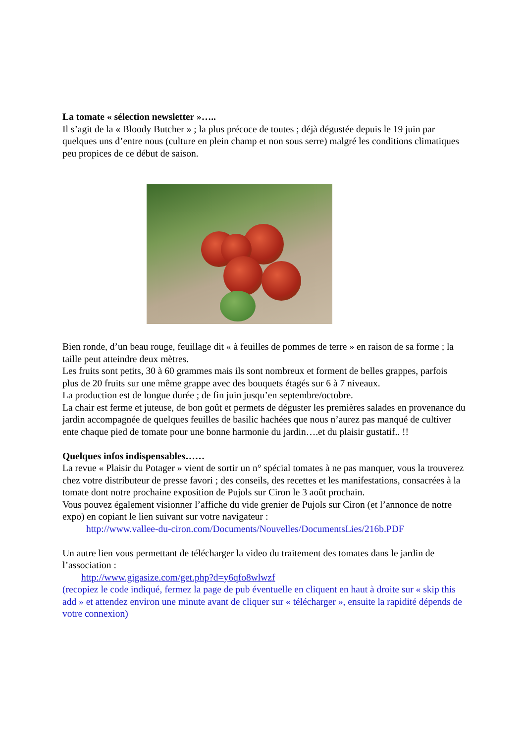La tomate « sélection newsletter »…..
Il s’agit de la « Bloody Butcher » ; la plus précoce de toutes ; déjà dégustée depuis le 19 juin par quelques uns d’entre nous (culture en plein champ et non sous serre) malgré les conditions climatiques peu propices de ce début de saison.
Bien ronde, d’un beau rouge, feuillage dit « à feuilles de pommes de terre » en raison de sa forme ; la taille peut atteindre deux mètres.
Les fruits sont petits, 30 à 60 grammes mais ils sont nombreux et forment de belles grappes, parfois plus de 20 fruits sur une même grappe avec des bouquets étagés sur 6 à 7 niveaux.
La production est de longue durée ; de fin juin jusqu’en septembre/octobre.
La chair est ferme et juteuse, de bon goût et permets de déguster les premières salades en provenance du jardin accompagnée de quelques feuilles de basilic hachées que nous n’aurez pas manqué de cultiver ente chaque pied de tomate pour une bonne harmonie du jardin….et du plaisir gustatif.. !!
Quelques infos indispensables……
La revue « Plaisir du Potager » vient de sortir un n° spécial tomates à ne pas manquer, vous la trouverez chez votre distributeur de presse favori ; des conseils, des recettes et les manifestations, consacrées à la tomate dont notre prochaine exposition de Pujols sur Ciron le 3 août prochain.
Vous pouvez également visionner l’affiche du vide grenier de Pujols sur Ciron (et l’annonce de notre expo) en copiant le lien suivant sur votre navigateur :
http://www.vallee-du-ciron.com/Documents/Nouvelles/DocumentsLies/216b.PDF
Un autre lien vous permettant de télécharger la video du traitement des tomates dans le jardin de l’association :
http://www.gigasize.com/get.php?d=y6qfo8wlwzf
(recopiez le code indiqué, fermez la page de pub éventuelle en cliquent en haut à droite sur « skip this add » et attendez environ une minute avant de cliquer sur « télécharger », ensuite la rapidité dépends de votre connexion)